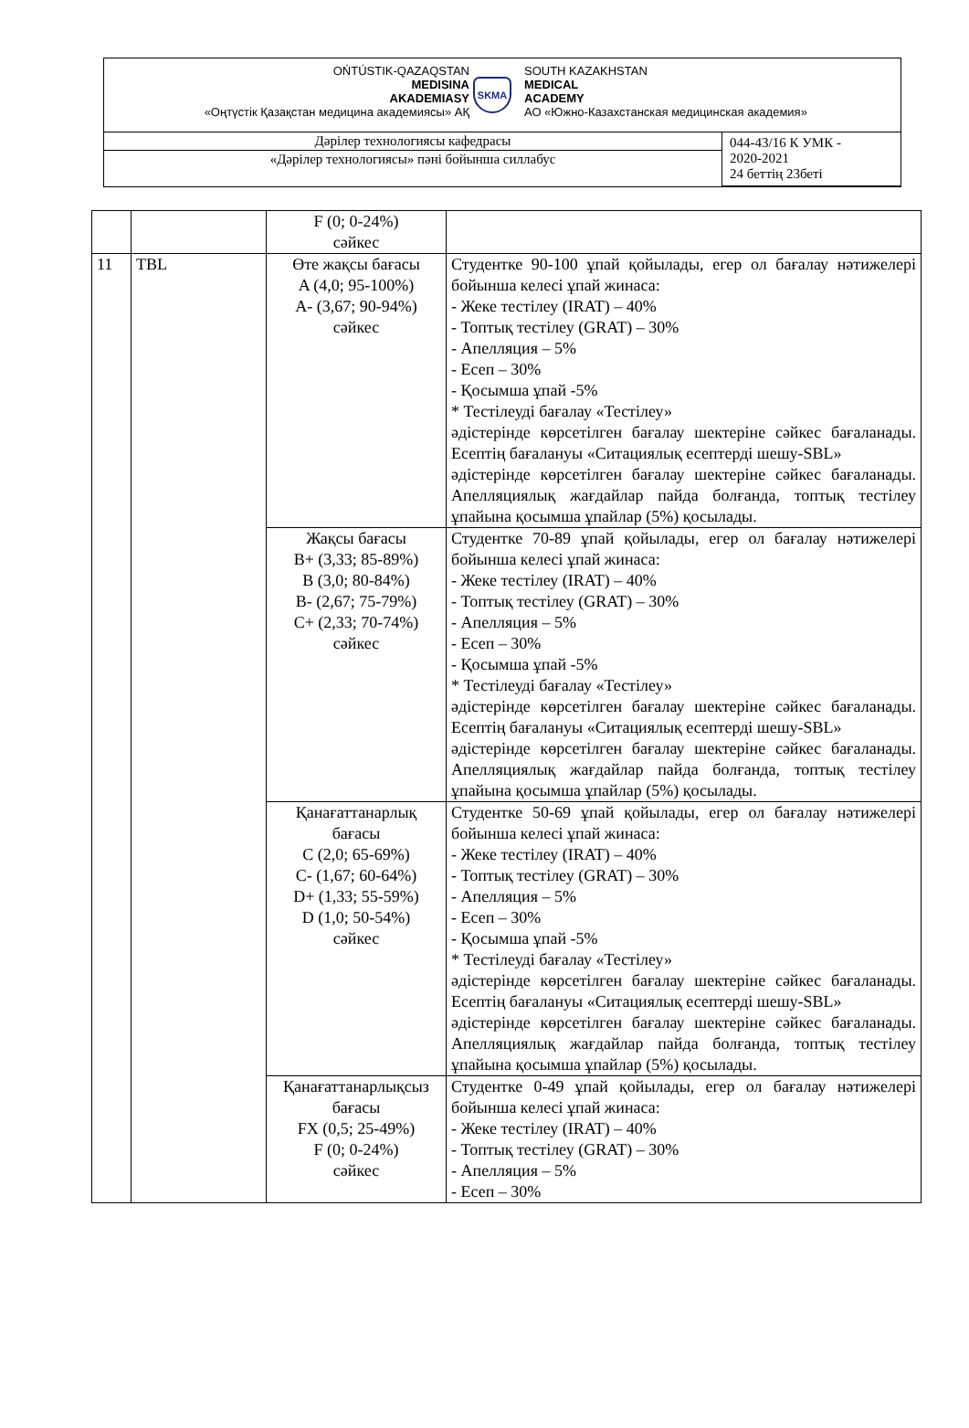OŃTÚSTIK-QAZAQSTAN
MEDISINA
AKADEMIASY
«Оңтүстік Қазақстан медицина академиясы» АҚ
SKMA
SOUTH KAZAKHSTAN
MEDICAL
ACADEMY
АО «Южно-Казахстанская медицинская академия»
| Дәрілер технологиясы кафедрасы | 044-43/16 К УМК - 2020-2021 24 беттің 23беті |
| «Дәрілер технологиясы» пәні бойынша силлабус | |
| | | F (0; 0-24%) сәйкес | |
| 11 | TBL | Өте жақсы бағасы A (4,0; 95-100%) A- (3,67; 90-94%) сәйкес | Студентке 90-100 ұпай қойылады, егер ол бағалау нәтижелері бойынша келесі ұпай жинаса: - Жеке тестілеу (IRAT) – 40% - Топтық тестілеу (GRAT) – 30% - Апелляция – 5% - Есеп – 30% - Қосымша ұпай -5% * Тестілеуді бағалау «Тестілеу» әдістерінде көрсетілген бағалау шектеріне сәйкес бағаланады. Есептің бағалануы «Ситациялық есептерді шешу-SBL» әдістерінде көрсетілген бағалау шектеріне сәйкес бағаланады. Апелляциялық жағдайлар пайда болғанда, топтық тестілеу ұпайына қосымша ұпайлар (5%) қосылады. |
| | | Жақсы бағасы B+ (3,33; 85-89%) B (3,0; 80-84%) B- (2,67; 75-79%) C+ (2,33; 70-74%) сәйкес | Студентке 70-89 ұпай қойылады, егер ол бағалау нәтижелері бойынша келесі ұпай жинаса: - Жеке тестілеу (IRAT) – 40% - Топтық тестілеу (GRAT) – 30% - Апелляция – 5% - Есеп – 30% - Қосымша ұпай -5% * Тестілеуді бағалау «Тестілеу» әдістерінде көрсетілген бағалау шектеріне сәйкес бағаланады. Есептің бағалануы «Ситациялық есептерді шешу-SBL» әдістерінде көрсетілген бағалау шектеріне сәйкес бағаланады. Апелляциялық жағдайлар пайда болғанда, топтық тестілеу ұпайына қосымша ұпайлар (5%) қосылады. |
| | | Қанағаттанарлық бағасы C (2,0; 65-69%) C- (1,67; 60-64%) D+ (1,33; 55-59%) D (1,0; 50-54%) сәйкес | Студентке 50-69 ұпай қойылады, егер ол бағалау нәтижелері бойынша келесі ұпай жинаса: - Жеке тестілеу (IRAT) – 40% - Топтық тестілеу (GRAT) – 30% - Апелляция – 5% - Есеп – 30% - Қосымша ұпай -5% * Тестілеуді бағалау «Тестілеу» әдістерінде көрсетілген бағалау шектеріне сәйкес бағаланады. Есептің бағалануы «Ситациялық есептерді шешу-SBL» әдістерінде көрсетілген бағалау шектеріне сәйкес бағаланады. Апелляциялық жағдайлар пайда болғанда, топтық тестілеу ұпайына қосымша ұпайлар (5%) қосылады. |
| | | Қанағаттанарлықсыз бағасы FX (0,5; 25-49%) F (0; 0-24%) сәйкес | Студентке 0-49 ұпай қойылады, егер ол бағалау нәтижелері бойынша келесі ұпай жинаса: - Жеке тестілеу (IRAT) – 40% - Топтық тестілеу (GRAT) – 30% - Апелляция – 5% - Есеп – 30% |